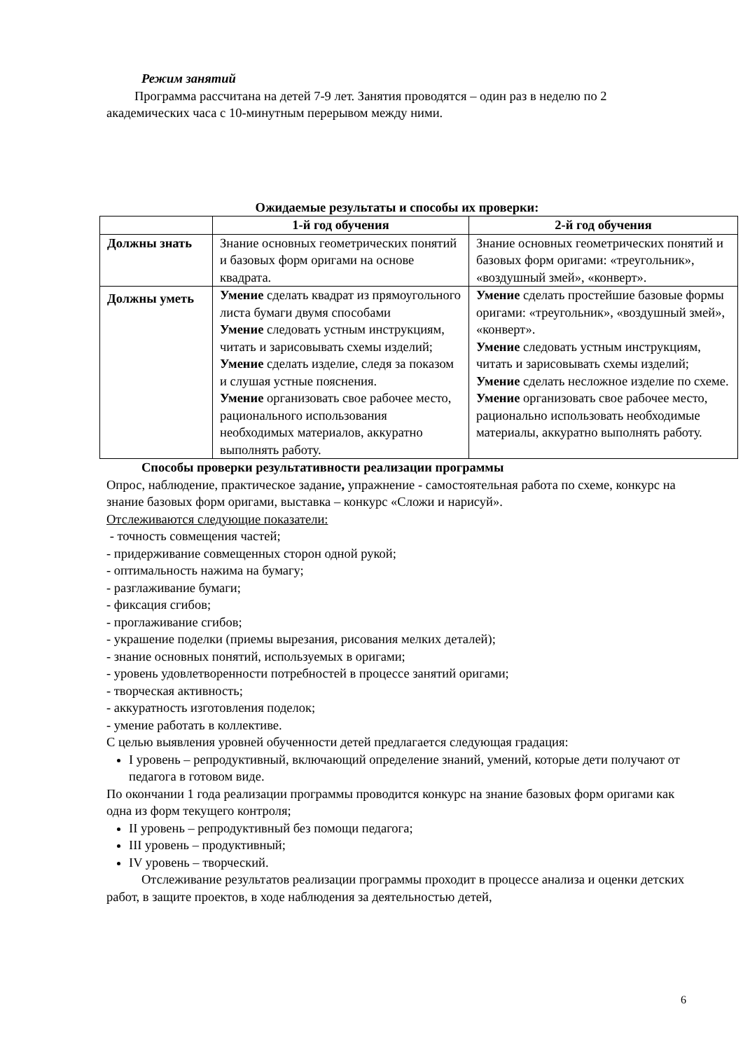Режим занятий
Программа рассчитана на детей 7-9 лет. Занятия проводятся – один раз в неделю по 2 академических часа с 10-минутным перерывом между ними.
Ожидаемые результаты и способы их проверки:
| | 1-й год обучения | 2-й год обучения |
| --- | --- | --- |
| Должны знать | Знание основных геометрических понятий и базовых форм оригами на основе квадрата. | Знание основных геометрических понятий и базовых форм оригами: «треугольник», «воздушный змей», «конверт». |
| Должны уметь | Умение сделать квадрат из прямоугольного листа бумаги двумя способами Умение следовать устным инструкциям, читать и зарисовывать схемы изделий; Умение сделать изделие, следя за показом и слушая устные пояснения. Умение организовать свое рабочее место, рационального использования необходимых материалов, аккуратно выполнять работу. | Умение сделать простейшие базовые формы оригами: «треугольник», «воздушный змей», «конверт». Умение следовать устным инструкциям, читать и зарисовывать схемы изделий; Умение сделать несложное изделие по схеме. Умение организовать свое рабочее место, рационально использовать необходимые материалы, аккуратно выполнять работу. |
Способы проверки результативности реализации программы
Опрос, наблюдение, практическое задание, упражнение - самостоятельная работа по схеме, конкурс на знание базовых форм оригами, выставка – конкурс «Сложи и нарисуй».
Отслеживаются следующие показатели:
- точность совмещения частей;
- придерживание совмещенных сторон одной рукой;
- оптимальность нажима на бумагу;
- разглаживание бумаги;
- фиксация сгибов;
- проглаживание сгибов;
- украшение поделки (приемы вырезания, рисования мелких деталей);
- знание основных понятий, используемых в оригами;
- уровень удовлетворенности потребностей в процессе занятий оригами;
- творческая активность;
- аккуратность изготовления поделок;
- умение работать в коллективе.
С целью выявления уровней обученности детей предлагается следующая градация:
I уровень – репродуктивный, включающий определение знаний, умений, которые дети получают от педагога в готовом виде.
По окончании 1 года реализации программы проводится конкурс на знание базовых форм оригами как одна из форм текущего контроля;
II уровень – репродуктивный без помощи педагога;
III уровень – продуктивный;
IV уровень – творческий.
Отслеживание результатов реализации программы проходит в процессе анализа и оценки детских работ, в защите проектов, в ходе наблюдения за деятельностью детей,
6